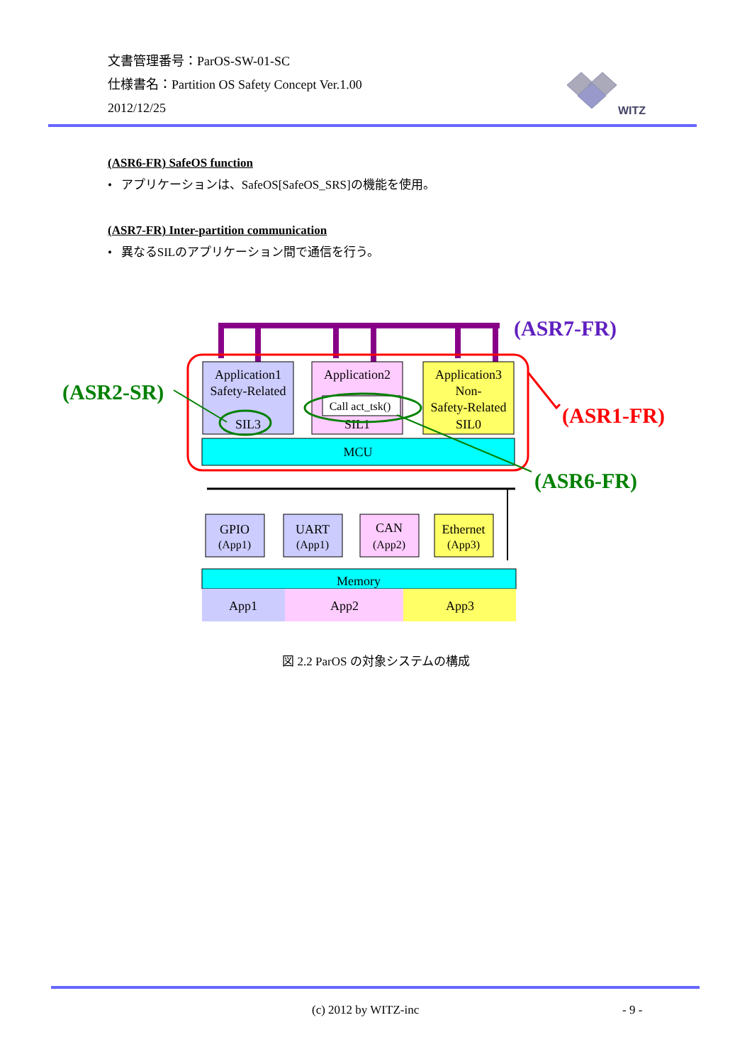文書管理番号：ParOS-SW-01-SC
仕様書名：Partition OS Safety Concept Ver.1.00
2012/12/25
WITZ
(ASR6-FR) SafeOS function
• アプリケーションは、SafeOS[SafeOS_SRS]の機能を使用。
(ASR7-FR) Inter-partition communication
• 異なるSILのアプリケーション間で通信を行う。
(ASR7-FR)
Application1
Safety-Related
SIL3
Application2
SIL1
Call act_tsk()
Application3
Non-
Safety-Related
SIL0
MCU
(ASR2-SR)
(ASR1-FR)
(ASR6-FR)
GPIO
(App1)
UART
(App1)
CAN
(App2)
Ethernet
(App3)
Memory
App1
App2
App3
図 2.2 ParOS の対象システムの構成
(c) 2012 by WITZ-inc - 9 -